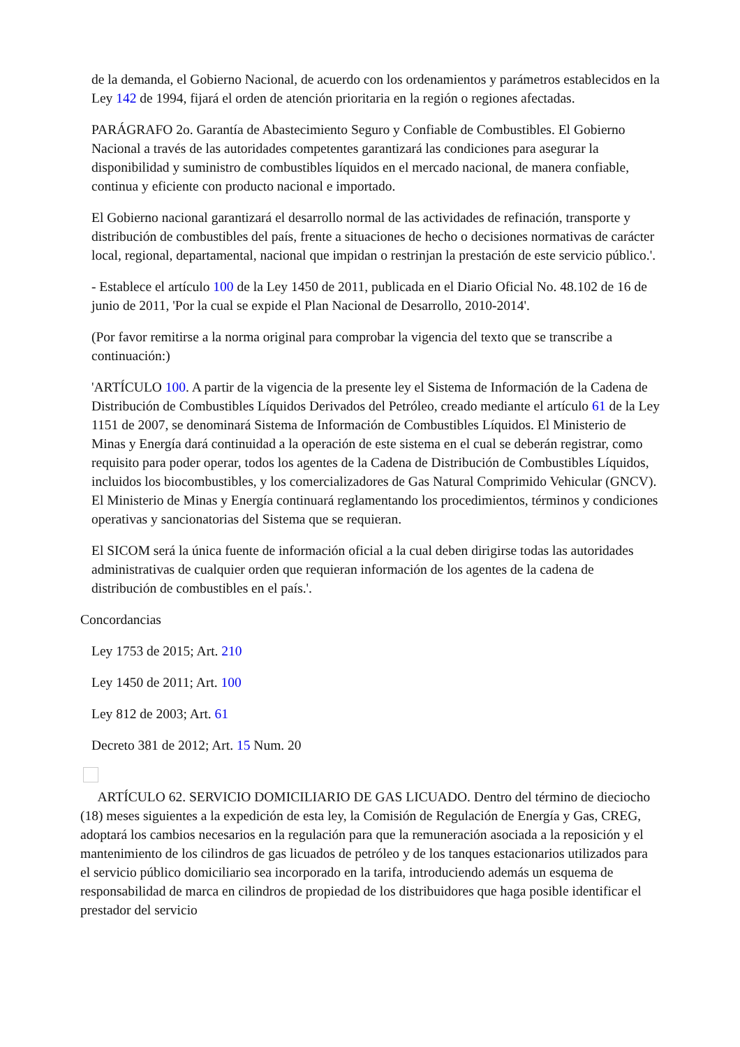de la demanda, el Gobierno Nacional, de acuerdo con los ordenamientos y parámetros establecidos en la Ley 142 de 1994, fijará el orden de atención prioritaria en la región o regiones afectadas.
PARÁGRAFO 2o. Garantía de Abastecimiento Seguro y Confiable de Combustibles. El Gobierno Nacional a través de las autoridades competentes garantizará las condiciones para asegurar la disponibilidad y suministro de combustibles líquidos en el mercado nacional, de manera confiable, continua y eficiente con producto nacional e importado.
El Gobierno nacional garantizará el desarrollo normal de las actividades de refinación, transporte y distribución de combustibles del país, frente a situaciones de hecho o decisiones normativas de carácter local, regional, departamental, nacional que impidan o restrinjan la prestación de este servicio público.'.
- Establece el artículo 100 de la Ley 1450 de 2011, publicada en el Diario Oficial No. 48.102 de 16 de junio de 2011, 'Por la cual se expide el Plan Nacional de Desarrollo, 2010-2014'.
(Por favor remitirse a la norma original para comprobar la vigencia del texto que se transcribe a continuación:)
'ARTÍCULO 100. A partir de la vigencia de la presente ley el Sistema de Información de la Cadena de Distribución de Combustibles Líquidos Derivados del Petróleo, creado mediante el artículo 61 de la Ley 1151 de 2007, se denominará Sistema de Información de Combustibles Líquidos. El Ministerio de Minas y Energía dará continuidad a la operación de este sistema en el cual se deberán registrar, como requisito para poder operar, todos los agentes de la Cadena de Distribución de Combustibles Líquidos, incluidos los biocombustibles, y los comercializadores de Gas Natural Comprimido Vehicular (GNCV). El Ministerio de Minas y Energía continuará reglamentando los procedimientos, términos y condiciones operativas y sancionatorias del Sistema que se requieran.
El SICOM será la única fuente de información oficial a la cual deben dirigirse todas las autoridades administrativas de cualquier orden que requieran información de los agentes de la cadena de distribución de combustibles en el país.'.
Concordancias
Ley 1753 de 2015; Art. 210
Ley 1450 de 2011; Art. 100
Ley 812 de 2003; Art. 61
Decreto 381 de 2012; Art. 15 Num. 20
ARTÍCULO 62. SERVICIO DOMICILIARIO DE GAS LICUADO. Dentro del término de dieciocho (18) meses siguientes a la expedición de esta ley, la Comisión de Regulación de Energía y Gas, CREG, adoptará los cambios necesarios en la regulación para que la remuneración asociada a la reposición y el mantenimiento de los cilindros de gas licuados de petróleo y de los tanques estacionarios utilizados para el servicio público domiciliario sea incorporado en la tarifa, introduciendo además un esquema de responsabilidad de marca en cilindros de propiedad de los distribuidores que haga posible identificar el prestador del servicio